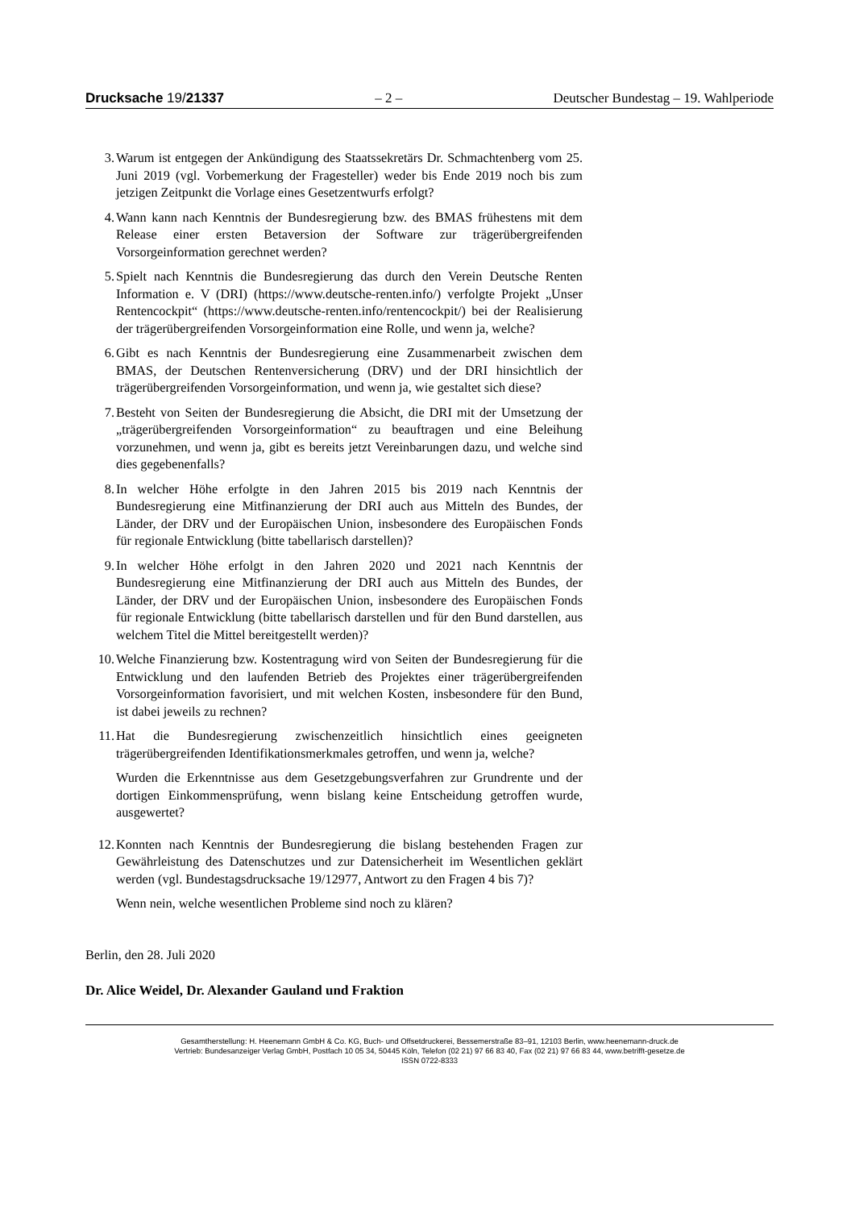Drucksache 19/21337 – 2 – Deutscher Bundestag – 19. Wahlperiode
3. Warum ist entgegen der Ankündigung des Staatssekretärs Dr. Schmachtenberg vom 25. Juni 2019 (vgl. Vorbemerkung der Fragesteller) weder bis Ende 2019 noch bis zum jetzigen Zeitpunkt die Vorlage eines Gesetzentwurfs erfolgt?
4. Wann kann nach Kenntnis der Bundesregierung bzw. des BMAS frühestens mit dem Release einer ersten Betaversion der Software zur trägerübergreifenden Vorsorgeinformation gerechnet werden?
5. Spielt nach Kenntnis die Bundesregierung das durch den Verein Deutsche Renten Information e. V (DRI) (https://www.deutsche-renten.info/) verfolgte Projekt „Unser Rentencockpit“ (https://www.deutsche-renten.info/rentencockpit/) bei der Realisierung der trägerübergreifenden Vorsorgeinformation eine Rolle, und wenn ja, welche?
6. Gibt es nach Kenntnis der Bundesregierung eine Zusammenarbeit zwischen dem BMAS, der Deutschen Rentenversicherung (DRV) und der DRI hinsichtlich der trägerübergreifenden Vorsorgeinformation, und wenn ja, wie gestaltet sich diese?
7. Besteht von Seiten der Bundesregierung die Absicht, die DRI mit der Umsetzung der „trägerübergreifenden Vorsorgeinformation“ zu beauftragen und eine Beleihung vorzunehmen, und wenn ja, gibt es bereits jetzt Vereinbarungen dazu, und welche sind dies gegebenenfalls?
8. In welcher Höhe erfolgte in den Jahren 2015 bis 2019 nach Kenntnis der Bundesregierung eine Mitfinanzierung der DRI auch aus Mitteln des Bundes, der Länder, der DRV und der Europäischen Union, insbesondere des Europäischen Fonds für regionale Entwicklung (bitte tabellarisch darstellen)?
9. In welcher Höhe erfolgt in den Jahren 2020 und 2021 nach Kenntnis der Bundesregierung eine Mitfinanzierung der DRI auch aus Mitteln des Bundes, der Länder, der DRV und der Europäischen Union, insbesondere des Europäischen Fonds für regionale Entwicklung (bitte tabellarisch darstellen und für den Bund darstellen, aus welchem Titel die Mittel bereitgestellt werden)?
10. Welche Finanzierung bzw. Kostentragung wird von Seiten der Bundesregierung für die Entwicklung und den laufenden Betrieb des Projektes einer trägerübergreifenden Vorsorgeinformation favorisiert, und mit welchen Kosten, insbesondere für den Bund, ist dabei jeweils zu rechnen?
11. Hat die Bundesregierung zwischenzeitlich hinsichtlich eines geeigneten trägerübergreifenden Identifikationsmerkmales getroffen, und wenn ja, welche?
Wurden die Erkenntnisse aus dem Gesetzgebungsverfahren zur Grundrente und der dortigen Einkommensprüfung, wenn bislang keine Entscheidung getroffen wurde, ausgewertet?
12. Konnten nach Kenntnis der Bundesregierung die bislang bestehenden Fragen zur Gewährleistung des Datenschutzes und zur Datensicherheit im Wesentlichen geklärt werden (vgl. Bundestagsdrucksache 19/12977, Antwort zu den Fragen 4 bis 7)?
Wenn nein, welche wesentlichen Probleme sind noch zu klären?
Berlin, den 28. Juli 2020
Dr. Alice Weidel, Dr. Alexander Gauland und Fraktion
Gesamtherstellung: H. Heenemann GmbH & Co. KG, Buch- und Offsetdruckerei, Bessemerstraße 83–91, 12103 Berlin, www.heenemann-druck.de
Vertrieb: Bundesanzeiger Verlag GmbH, Postfach 10 05 34, 50445 Köln, Telefon (02 21) 97 66 83 40, Fax (02 21) 97 66 83 44, www.betrifft-gesetze.de
ISSN 0722-8333